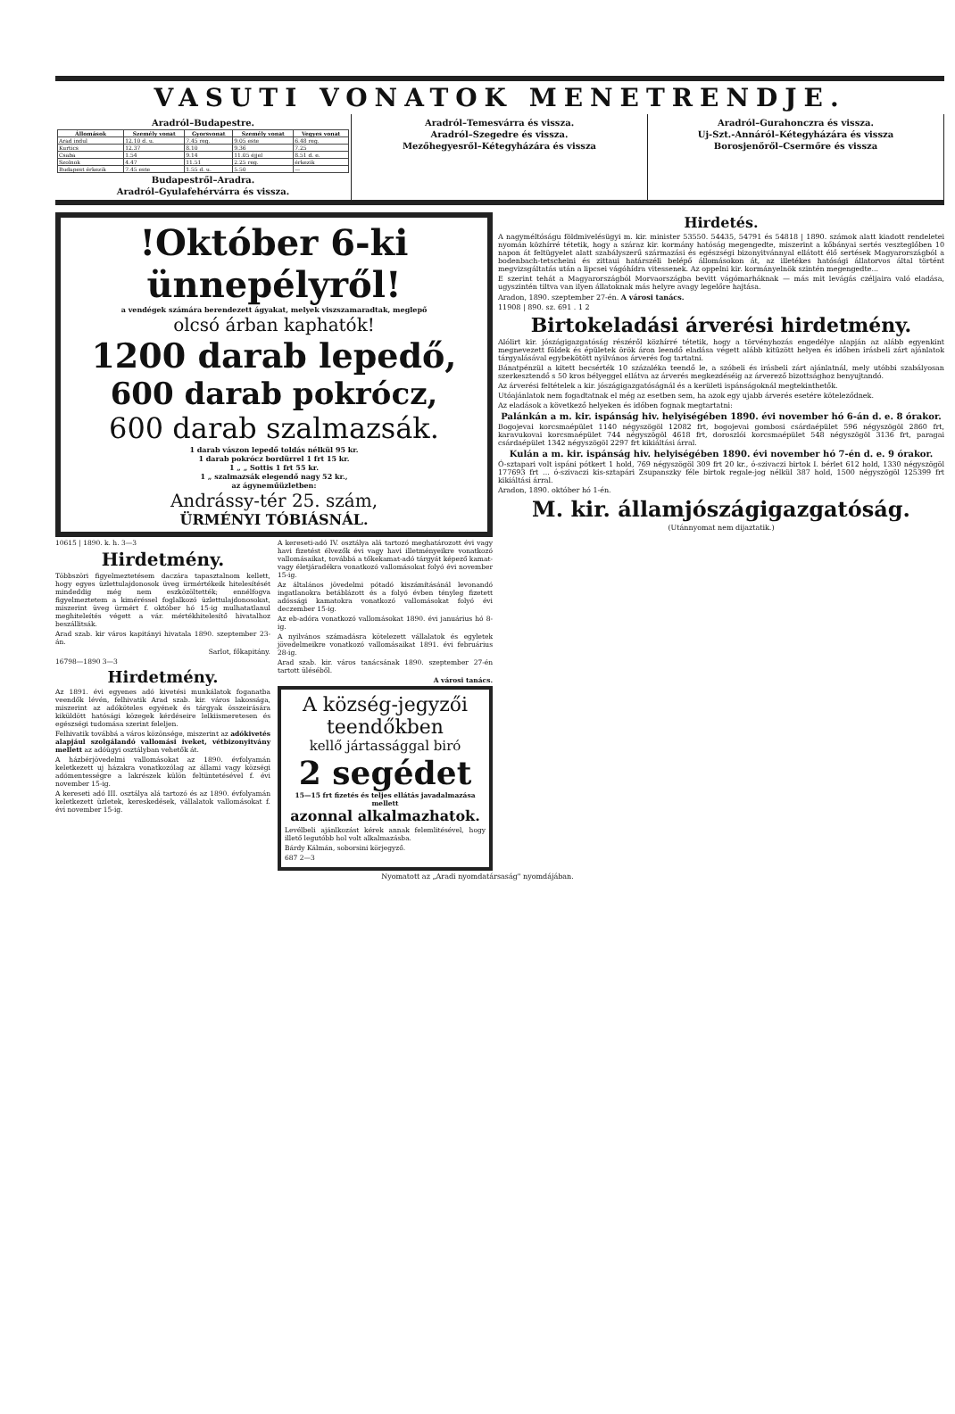VASUTI VONATOK MENETRENDJE.
Aradról–Budapestre.
| Állomások | Személy vonat | Gyorsvonat | Személy vonat | Vegyes vonat |
| --- | --- | --- | --- | --- |
| Arad indul | 12.10 d. u. | 7.45 reg. | 9.05 este | 6.48 reg. |
| Kurtics | 12.37 | 8.10 | 9.36 | 7.25 |
| Csaba | 1.54 | 9.14 | 11.05 éjjel | 8.51 d. e. |
| Szolnok | 4.47 | 11.51 | 2.25 reg. | érkezik |
| Budapest érkezik | 7.45 este | 1.55 d. u. | 5.50 | — |
Budapestről–Aradra.
Aradról–Gyulafehérvárra és vissza.
Aradról–Temesvárra és vissza.
Aradról–Szegedre és vissza.
Mezőhegyesről–Kétegyházára és vissza
Aradról–Gurahonczra és vissza.
Uj-Szt.-Annáról–Kétegyházára és vissza
Borosjenőről–Csermőre és vissza
!Október 6-ki ünnepélyről!
a vendégek számára berendezett ágyakat, melyek viszszamaradtak, meglepő
olcsó árban kaphatók!
1200 darab lepedő,
600 darab pokrócz,
600 darab szalmazsák.
1 darab vászon lepedő toldás nélkül 95 kr.
1 darab pokrócz bordürrel 1 frt 15 kr.
1 „ „ Sottis 1 frt 55 kr.
1 „ szalmazsák elegendő nagy 52 kr.,
az ágyneműüzletben:
Andrássy-tér 25. szám,
ÜRMÉNYI TÓBIÁSNÁL.
10615 | 1890. k. h. 3—3
Hirdetmény.
Többszöri figyelmeztetésem daczára tapasztalnom kellett, hogy egyes üzlettulajdonosok üveg ürmértékeik hitelesítését mindeddig még nem eszközöltették; ennélfogva figyelmeztetem a kiméréssel foglalkozó üzlettulajdonosokat, miszerint üveg ürmért f. október hó 15-ig mulhatatlanul meghiteleítés végett a vár. mértékhitelesítő hivatalhoz beszállitsák.
Arad szab. kir város kapitányi hivatala 1890. szeptember 23-án.
Sarlot, főkapitány.
16798—1890 3—3
Hirdetmény.
Az 1891. évi egyenes adó kivetési munkálatok foganatba veendők lévén, felhivatik Arad szab. kir. város lakossága, miszerint az adóköteles egyének és tárgyak összeirására kiküldött hatósági közegek kérdéseire lelkiismeretesen és egészségi tudomása szerint feleljen.
Felhivatik továbbá a város közönsége, miszerint az adókivetés alapjául szolgálandó vallomási iveket, vétbizonyitvány mellett az adóügyi osztályban vehetők át.
A házbérjövedelmi vallomásokat az 1890. évfolyamán keletkezett uj házakra vonatkozólag az állami vagy községi adómentességre a lakrészek külön feltüntetésével f. évi november 15-ig.
A kereseti adó III. osztálya alá tartozó és az 1890. évfolyamán keletkezett üzletek, kereskedések, vállalatok vallomásokat f. évi november 15-ig.
A kereseti-adó IV. osztálya alá tartozó meghatározott évi vagy havi fizetést élvezők évi vagy havi illetményeikre vonatkozó vallomásaikat, továbbá a tőkekamat-adó tárgyát képező kamat- vagy életjáradékra vonatkozó vallomásokat folyó évi november 15-ig.
Az általános jövedelmi pótadó kiszámításánál levonandó ingatlanokra betáblázott és a folyó évben tényleg fizetett adóssági kamatokra vonatkozó vallomásokat folyó évi deczember 15-ig.
Az eb-adóra vonatkozó vallomásokat 1890. évi januárius hó 8-ig.
A nyilvános számadásra kötelezett vállalatok és egyletek jövedelmeikre vonatkozó vallomásaikat 1891. évi februárius 28-ig.
Arad szab. kir. város tanácsának 1890. szeptember 27-én tartott üléséből.
A városi tanács.
A község-jegyzői teendőkben
kellő jártassággal biró
2 segédet
15—15 frt fizetés és teljes ellátás javadalmazása mellett
azonnal alkalmazhatok.
Levélbeli ajánlkozást kérek annak felemlitésével, hogy illető legutóbb hol volt alkalmazásba.
Bárdy Kálmán, soborsini körjegyző.
687 2—3
Hirdetés.
A nagyméltóságu földmivelésügyi m. kir. minister 53550. 54435, 54791 és 54818 | 1890. számok alatt kiadott rendeletei nyomán közhírré tétetik, hogy a száraz kir. kormány hatóság megengedte, miszerint a kőbányai sertés veszteglőben 10 napon át feltügyelet alatt szabályszerű származási és egészségi bizonyitvánnyal ellátott élő sertések Magyarországból a bodenbach-tetscheini és zittaui határszéli belépő állomásokon át, az illetékes hatósági állatorvos által történt megvizsgáltatás után a lipcsei vágóhídra vitessenek. Az oppelni kir. kormányelnök szintén megengedte...
E szerint tehát a Magyarországból Morvaországba bevitt vágómarháknak — más mit levágás czéljaira való eladása, ugyszintén tiltva van ilyen állatoknak más helyre avagy legelőre hajtása.
Aradon, 1890. szeptember 27-én. A városi tanács.
11908 | 890. sz. 691 . 1 2
Birtokeladási árverési hirdetmény.
Alólirt kir. jószágigazgatóság részéről közhírré tétetik, hogy a törvényhozás engedélye alapján az alább egyenkint megnevezett földek és épületek örök áron leendő eladása végett alább kitüzött helyen és időben irásbeli zárt ajánlatok tárgyalásával egybekötött nyilvános árverés fog tartatni.
Bánatpénzül a kitett becsérték 10 százaléka teendő le, a szóbeli és irásbeli zárt ajánlatnál, mely utóbbi szabályosan szerkesztendő s 50 kros bélyeggel ellátva az árverés megkezdéséig az árverező bizottsághoz benyujtandó.
Az árverési feltételek a kir. jószágigazgatóságnál és a kerületi ispánságoknál megtekinthetők.
Utóajánlatok nem fogadtatnak el még az esetben sem, ha azok egy ujabb árverés esetére köteleződnek.
Az eladások a következő helyeken és időben fognak megtartatni:
Palánkán a m. kir. ispánság hiv. helyiségében 1890. évi november hó 6-án d. e. 8 órakor.
Bogojevai korcsmaépület 1140 négyszögöl 12082 frt, bogojevai gombosi csárdaépület 596 négyszögöl 2860 frt, karavukovai korcsmaépület 744 négyszögöl 4618 frt, doroszlói korcsmaépület 548 négyszögöl 3136 frt, paragai csárdaépület 1342 négyszögöl 2297 frt kikiáltási árral.
Kulán a m. kir. ispánság hiv. helyiségében 1890. évi november hó 7-én d. e. 9 órakor.
Ó-sztapari volt ispáni pótkert 1 hold, 769 négyszögöl 309 frt 20 kr., ó-szivaczi birtok I. bérlet 612 hold, 1330 négyszögöl 177693 frt ... ó-szivaczi kis-sztapári Zsupanszky féle birtok regale-jog nélkül 387 hold, 1500 négyszögöl 125399 frt kikiáltási árral.
Aradon, 1890. október hó 1-én.
M. kir. államjószágigazgatóság.
(Utánnyomat nem dijaztatik.)
Nyomatott az „Aradi nyomdatársaság" nyomdájában.